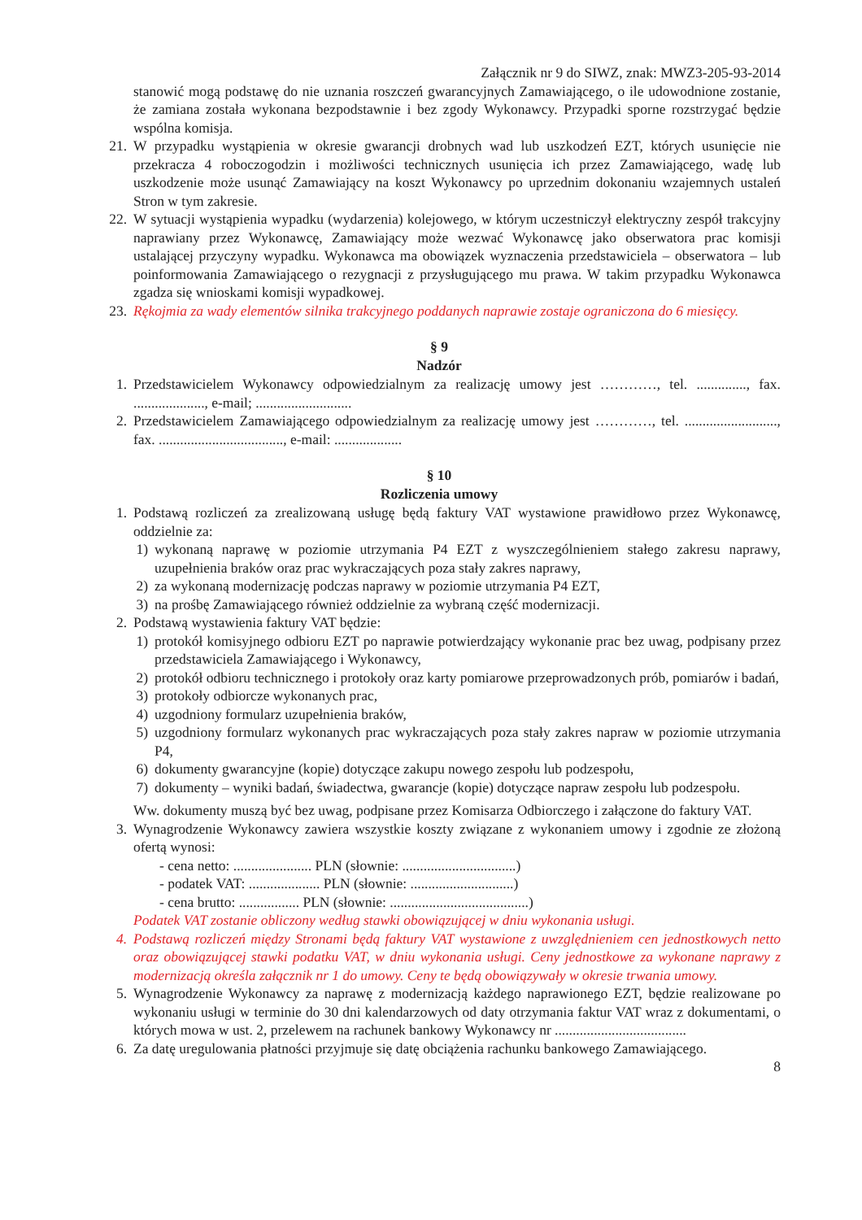Załącznik nr 9 do SIWZ, znak: MWZ3-205-93-2014
stanowić mogą podstawę do nie uznania roszczeń gwarancyjnych Zamawiającego, o ile udowodnione zostanie, że zamiana została wykonana bezpodstawnie i bez zgody Wykonawcy. Przypadki sporne rozstrzygać będzie wspólna komisja.
21. W przypadku wystąpienia w okresie gwarancji drobnych wad lub uszkodzeń EZT, których usunięcie nie przekracza 4 roboczogodzin i możliwości technicznych usunięcia ich przez Zamawiającego, wadę lub uszkodzenie może usunąć Zamawiający na koszt Wykonawcy po uprzednim dokonaniu wzajemnych ustaleń Stron w tym zakresie.
22. W sytuacji wystąpienia wypadku (wydarzenia) kolejowego, w którym uczestniczył elektryczny zespół trakcyjny naprawiany przez Wykonawcę, Zamawiający może wezwać Wykonawcę jako obserwatora prac komisji ustalającej przyczyny wypadku. Wykonawca ma obowiązek wyznaczenia przedstawiciela – obserwatora – lub poinformowania Zamawiającego o rezygnacji z przysługującego mu prawa. W takim przypadku Wykonawca zgadza się wnioskami komisji wypadkowej.
23. Rękojmia za wady elementów silnika trakcyjnego poddanych naprawie zostaje ograniczona do 6 miesięcy.
§ 9
Nadzór
1. Przedstawicielem Wykonawcy odpowiedzialnym za realizację umowy jest …………, tel. .............., fax. ...................., e-mail; ...........................
2. Przedstawicielem Zamawiającego odpowiedzialnym za realizację umowy jest …………, tel. .........................., fax. ..................................., e-mail: ...................
§ 10
Rozliczenia umowy
1. Podstawą rozliczeń za zrealizowaną usługę będą faktury VAT wystawione prawidłowo przez Wykonawcę, oddzielnie za:
1) wykonaną naprawę w poziomie utrzymania P4 EZT z wyszczególnieniem stałego zakresu naprawy, uzupełnienia braków oraz prac wykraczających poza stały zakres naprawy,
2) za wykonaną modernizację podczas naprawy w poziomie utrzymania P4 EZT,
3) na prośbę Zamawiającego również oddzielnie za wybraną część modernizacji.
2. Podstawą wystawienia faktury VAT będzie:
1) protokół komisyjnego odbioru EZT po naprawie potwierdzający wykonanie prac bez uwag, podpisany przez przedstawiciela Zamawiającego i Wykonawcy,
2) protokół odbioru technicznego i protokoły oraz karty pomiarowe przeprowadzonych prób, pomiarów i badań,
3) protokoły odbiorcze wykonanych prac,
4) uzgodniony formularz uzupełnienia braków,
5) uzgodniony formularz wykonanych prac wykraczających poza stały zakres napraw w poziomie utrzymania P4,
6) dokumenty gwarancyjne (kopie) dotyczące zakupu nowego zespołu lub podzespołu,
7) dokumenty – wyniki badań, świadectwa, gwarancje (kopie) dotyczące napraw zespołu lub podzespołu.
Ww. dokumenty muszą być bez uwag, podpisane przez Komisarza Odbiorczego i załączone do faktury VAT.
3. Wynagrodzenie Wykonawcy zawiera wszystkie koszty związane z wykonaniem umowy i zgodnie ze złożoną ofertą wynosi:
- cena netto: ...................... PLN (słownie: ................................)
- podatek VAT: .................... PLN (słownie: .............................)
- cena brutto: ................. PLN (słownie: .......................................)
Podatek VAT zostanie obliczony według stawki obowiązującej w dniu wykonania usługi.
4. Podstawą rozliczeń między Stronami będą faktury VAT wystawione z uwzględnieniem cen jednostkowych netto oraz obowiązującej stawki podatku VAT, w dniu wykonania usługi. Ceny jednostkowe za wykonane naprawy z modernizacją określa załącznik nr 1 do umowy. Ceny te będą obowiązywały w okresie trwania umowy.
5. Wynagrodzenie Wykonawcy za naprawę z modernizacją każdego naprawionego EZT, będzie realizowane po wykonaniu usługi w terminie do 30 dni kalendarzowych od daty otrzymania faktur VAT wraz z dokumentami, o których mowa w ust. 2, przelewem na rachunek bankowy Wykonawcy nr .....................................
6. Za datę uregulowania płatności przyjmuje się datę obciążenia rachunku bankowego Zamawiającego.
8